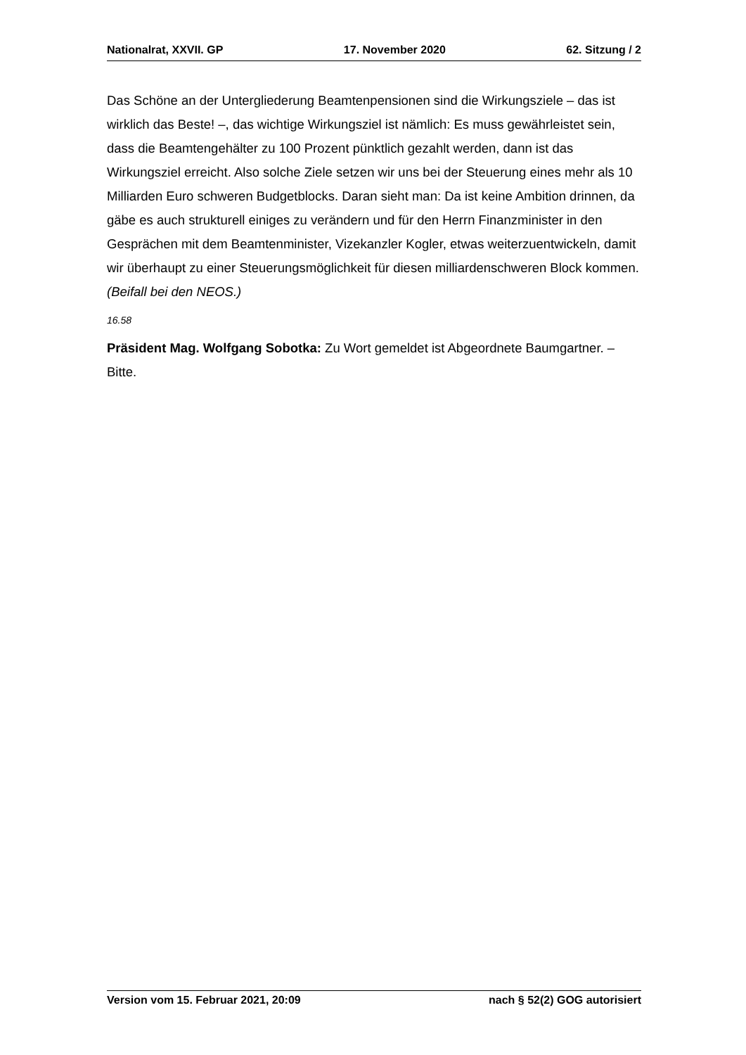Nationalrat, XXVII. GP 17. November 2020 62. Sitzung / 2
Das Schöne an der Untergliederung Beamtenpensionen sind die Wirkungsziele – das ist wirklich das Beste! –, das wichtige Wirkungsziel ist nämlich: Es muss gewährleistet sein, dass die Beamtengehälter zu 100 Prozent pünktlich gezahlt werden, dann ist das Wirkungsziel erreicht. Also solche Ziele setzen wir uns bei der Steuerung eines mehr als 10 Milliarden Euro schweren Budgetblocks. Daran sieht man: Da ist keine Ambition drinnen, da gäbe es auch strukturell einiges zu verändern und für den Herrn Finanzminister in den Gesprächen mit dem Beamtenminister, Vizekanzler Kogler, etwas weiterzuentwickeln, damit wir überhaupt zu einer Steuerungsmöglichkeit für diesen milliardenschweren Block kommen. (Beifall bei den NEOS.)
16.58
Präsident Mag. Wolfgang Sobotka: Zu Wort gemeldet ist Abgeordnete Baumgartner. – Bitte.
Version vom 15. Februar 2021, 20:09 nach § 52(2) GOG autorisiert